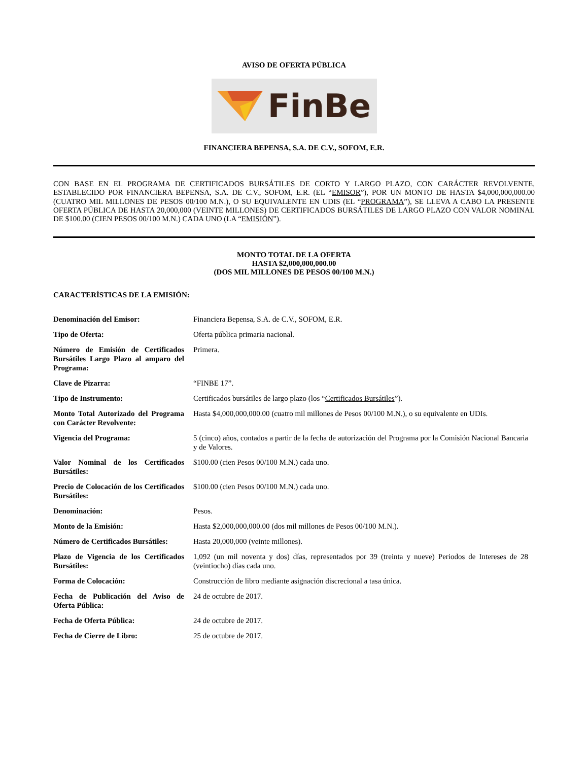AVISO DE OFERTA PÚBLICA
FinBe
FINANCIERA BEPENSA, S.A. DE C.V., SOFOM, E.R.
CON BASE EN EL PROGRAMA DE CERTIFICADOS BURSÁTILES DE CORTO Y LARGO PLAZO, CON CARÁCTER REVOLVENTE, ESTABLECIDO POR FINANCIERA BEPENSA, S.A. DE C.V., SOFOM, E.R. (EL “EMISOR”), POR UN MONTO DE HASTA $4,000,000,000.00 (CUATRO MIL MILLONES DE PESOS 00/100 M.N.), O SU EQUIVALENTE EN UDIS (EL “PROGRAMA”), SE LLEVA A CABO LA PRESENTE OFERTA PÚBLICA DE HASTA 20,000,000 (VEINTE MILLONES) DE CERTIFICADOS BURSÁTILES DE LARGO PLAZO CON VALOR NOMINAL DE $100.00 (CIEN PESOS 00/100 M.N.) CADA UNO (LA “EMISIÓN”).
MONTO TOTAL DE LA OFERTA
HASTA $2,000,000,000.00
(DOS MIL MILLONES DE PESOS 00/100 M.N.)
CARACTERÍSTICAS DE LA EMISIÓN:
| Denominación del Emisor: | Financiera Bepensa, S.A. de C.V., SOFOM, E.R. |
| Tipo de Oferta: | Oferta pública primaria nacional. |
| Número de Emisión de Certificados Bursátiles Largo Plazo al amparo del Programa: | Primera. |
| Clave de Pizarra: | “FINBE 17”. |
| Tipo de Instrumento: | Certificados bursátiles de largo plazo (los “ Certificados Bursátiles ”). |
| Monto Total Autorizado del Programa con Carácter Revolvente: | Hasta $4,000,000,000.00 (cuatro mil millones de Pesos 00/100 M.N.), o su equivalente en UDIs. |
| Vigencia del Programa: | 5 (cinco) años, contados a partir de la fecha de autorización del Programa por la Comisión Nacional Bancaria y de Valores. |
| Valor Nominal de los Certificados Bursátiles: | $100.00 (cien Pesos 00/100 M.N.) cada uno. |
| Precio de Colocación de los Certificados Bursátiles: | $100.00 (cien Pesos 00/100 M.N.) cada uno. |
| Denominación: | Pesos. |
| Monto de la Emisión: | Hasta $2,000,000,000.00 (dos mil millones de Pesos 00/100 M.N.). |
| Número de Certificados Bursátiles: | Hasta 20,000,000 (veinte millones). |
| Plazo de Vigencia de los Certificados Bursátiles: | 1,092 (un mil noventa y dos) días, representados por 39 (treinta y nueve) Periodos de Intereses de 28 (veintiocho) días cada uno. |
| Forma de Colocación: | Construcción de libro mediante asignación discrecional a tasa única. |
| Fecha de Publicación del Aviso de Oferta Pública: | 24 de octubre de 2017. |
| Fecha de Oferta Pública: | 24 de octubre de 2017. |
| Fecha de Cierre de Libro: | 25 de octubre de 2017. |